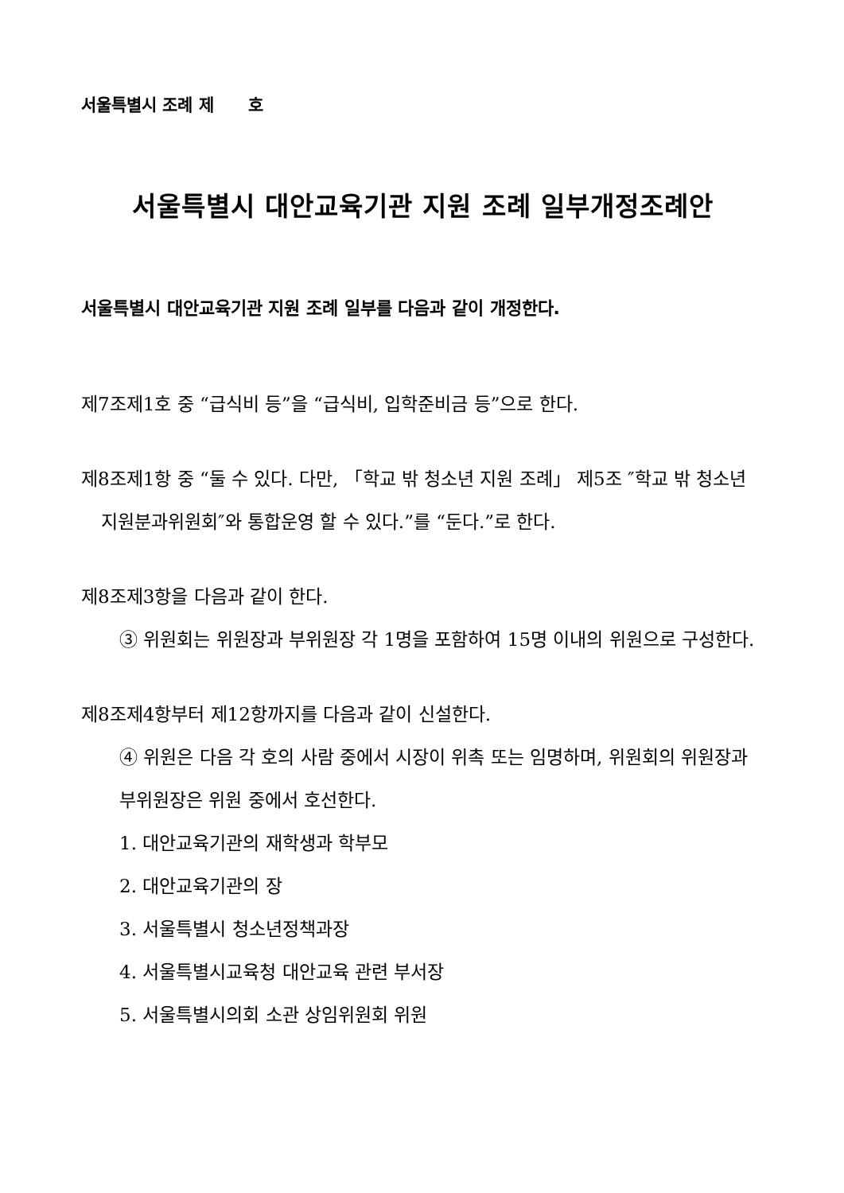서울특별시 조례 제 호
서울특별시 대안교육기관 지원 조례 일부개정조례안
서울특별시 대안교육기관 지원 조례 일부를 다음과 같이 개정한다.
제7조제1호 중 “급식비 등”을 “급식비, 입학준비금 등”으로 한다.
제8조제1항 중 “둘 수 있다. 다만, 「학교 밖 청소년 지원 조례」 제5조 ″학교 밖 청소년 지원분과위원회″와 통합운영 할 수 있다.”를 “둔다.”로 한다.
제8조제3항을 다음과 같이 한다.
③ 위원회는 위원장과 부위원장 각 1명을 포함하여 15명 이내의 위원으로 구성한다.
제8조제4항부터 제12항까지를 다음과 같이 신설한다.
④ 위원은 다음 각 호의 사람 중에서 시장이 위촉 또는 임명하며, 위원회의 위원장과 부위원장은 위원 중에서 호선한다.
1. 대안교육기관의 재학생과 학부모
2. 대안교육기관의 장
3. 서울특별시 청소년정책과장
4. 서울특별시교육청 대안교육 관련 부서장
5. 서울특별시의회 소관 상임위원회 위원